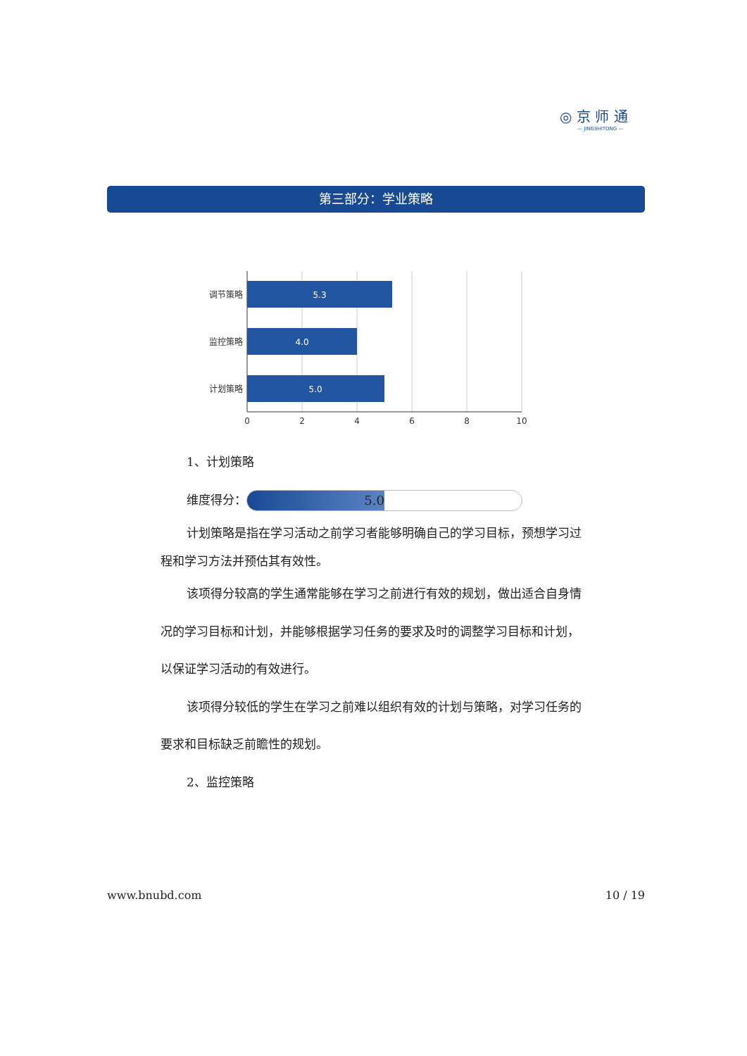◎ 京 师 通
— JINGSHITONG —
第三部分：学业策略
5.3
4.0
5.0
调节策略
监控策略
计划策略
0
2
4
6
8
10
1、计划策略
维度得分： 5.0
计划策略是指在学习活动之前学习者能够明确自己的学习目标，预想学习过程和学习方法并预估其有效性。
该项得分较高的学生通常能够在学习之前进行有效的规划，做出适合自身情况的学习目标和计划，并能够根据学习任务的要求及时的调整学习目标和计划，以保证学习活动的有效进行。
该项得分较低的学生在学习之前难以组织有效的计划与策略，对学习任务的要求和目标缺乏前瞻性的规划。
2、监控策略
www.bnubd.com 10 / 19